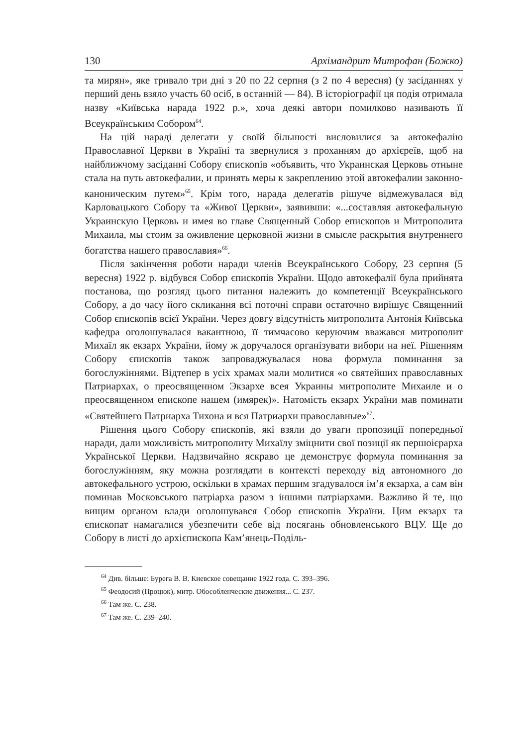130 Архімандрит Митрофан (Божко)
та мирян», яке тривало три дні з 20 по 22 серпня (з 2 по 4 вересня) (у засіданнях у перший день взяло участь 60 осіб, в останній — 84). В історіографії ця подія отримала назву «Київська нарада 1922 р.», хоча деякі автори помилково називають її Всеукраїнським Собором<sup>64</sup>.
На цій нараді делегати у своїй більшості висловилися за автокефалію Православної Церкви в Україні та звернулися з проханням до архієреїв, щоб на найближчому засіданні Собору єпископів «объявить, что Украинская Церковь отныне стала на путь автокефалии, и принять меры к закреплению этой автокефалии законно-каноническим путем»<sup>65</sup>. Крім того, нарада делегатів рішуче відмежувалася від Карловацького Собору та «Живої Церкви», заявивши: «...составляя автокефальную Украинскую Церковь и имея во главе Священный Собор епископов и Митрополита Михаила, мы стоим за оживление церковной жизни в смысле раскрытия внутреннего богатства нашего православия»<sup>66</sup>.
Після закінчення роботи наради членів Всеукраїнського Собору, 23 серпня (5 вересня) 1922 р. відбувся Собор єпископів України. Щодо автокефалії була прийнята постанова, що розгляд цього питання належить до компетенції Всеукраїнського Собору, а до часу його скликання всі поточні справи остаточно вирішує Священний Собор єпископів всієї України. Через довгу відсутність митрополита Антонія Київська кафедра оголошувалася вакантною, її тимчасово керуючим вважався митрополит Михаїл як екзарх України, йому ж доручалося організувати вибори на неї. Рішенням Собору єпископів також запроваджувалася нова формула поминання за богослужіннями. Відтепер в усіх храмах мали молитися «о святейших православных Патриархах, о преосвященном Экзархе всея Украины митрополите Михаиле и о преосвященном епископе нашем (имярек)». Натомість екзарх України мав поминати «Святейшего Патриарха Тихона и вся Патриархи православные»<sup>67</sup>.
Рішення цього Собору єпископів, які взяли до уваги пропозиції попередньої наради, дали можливість митрополиту Михаїлу зміцнити свої позиції як першоієрарха Української Церкви. Надзвичайно яскраво це демонструє формула поминання за богослужінням, яку можна розглядати в контексті переходу від автономного до автокефального устрою, оскільки в храмах першим згадувалося ім’я екзарха, а сам він поминав Московського патріарха разом з іншими патріархами. Важливо й те, що вищим органом влади оголошувався Собор єпископів України. Цим екзарх та єпископат намагалися убезпечити себе від посягань обновленського ВЦУ. Ще до Собору в листі до архієпископа Кам’янець-Поділь-
<sup>64</sup> Див. більше: Бурега В. В. Киевское совещание 1922 года. С. 393–396.
<sup>65</sup> Феодосий (Процюк), митр. Обособленческие движения... С. 237.
<sup>66</sup> Там же. С. 238.
<sup>67</sup> Там же. С. 239–240.